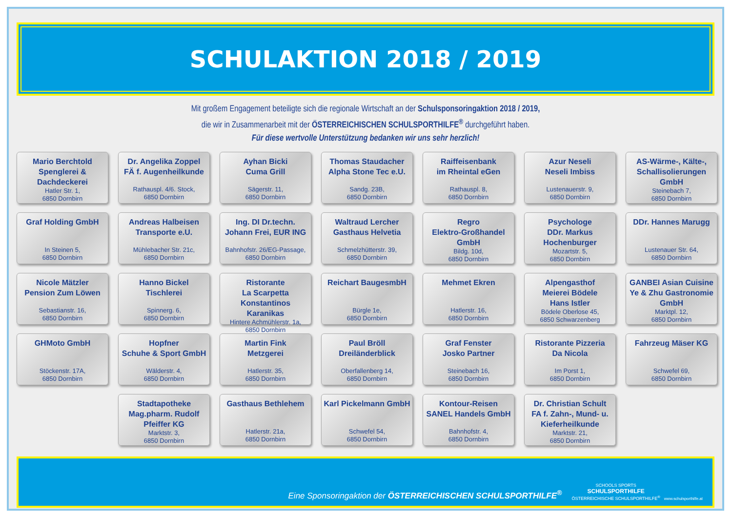SCHULAKTION 2018 / 2019
Mit großem Engagement beteiligte sich die regionale Wirtschaft an der Schulsponsoringaktion 2018 / 2019,
die wir in Zusammenarbeit mit der ÖSTERREICHISCHEN SCHULSPORTHILFE<sup>®</sup> durchgeführt haben.
Für diese wertvolle Unterstützung bedanken wir uns sehr herzlich!
Mario Berchtold
Spenglerei & Dachdeckerei
Hatler Str. 1,
6850 Dornbirn
Dr. Angelika Zoppel
FÄ f. Augenheilkunde
Rathauspl. 4/6. Stock,
6850 Dornbirn
Ayhan Bicki
Cuma Grill
Sägerstr. 11,
6850 Dornbirn
Thomas Staudacher
Alpha Stone Tec e.U.
Sandg. 23B,
6850 Dornbirn
Raiffeisenbank
im Rheintal eGen
Rathauspl. 8,
6850 Dornbirn
Azur Neseli
Neseli Imbiss
Lustenauerstr. 9,
6850 Dornbirn
AS-Wärme-, Kälte-,
Schallisolierungen GmbH
Steinebach 7,
6850 Dornbirn
Graf Holding GmbH
In Steinen 5,
6850 Dornbirn
Andreas Halbeisen
Transporte e.U.
Mühlebacher Str. 21c,
6850 Dornbirn
Ing. DI Dr.techn.
Johann Frei, EUR ING
Bahnhofstr. 26/EG-Passage,
6850 Dornbirn
Waltraud Lercher
Gasthaus Helvetia
Schmelzhütterstr. 39,
6850 Dornbirn
Regro
Elektro-Großhandel GmbH
Bildg. 10d,
6850 Dornbirn
Psychologe
DDr. Markus Hochenburger
Mozartstr. 5,
6850 Dornbirn
DDr. Hannes Marugg
Lustenauer Str. 64,
6850 Dornbirn
Nicole Mätzler
Pension Zum Löwen
Sebastianstr. 16,
6850 Dornbirn
Hanno Bickel
Tischlerei
Spinnerg. 6,
6850 Dornbirn
Ristorante
La Scarpetta
Konstantinos Karanikas
Hintere Achmühlerstr. 1a,
6850 Dornbirn
Reichart BaugesmbH
Bürgle 1e,
6850 Dornbirn
Mehmet Ekren
Hatlerstr. 16,
6850 Dornbirn
Alpengasthof
Meierei Bödele
Hans Istler
Bödele Oberlose 45,
6850 Schwarzenberg
GANBEI Asian Cuisine
Ye & Zhu Gastronomie
GmbH
Marktpl. 12,
6850 Dornbirn
GHMoto GmbH
Stöckenstr. 17A,
6850 Dornbirn
Hopfner
Schuhe & Sport GmbH
Wälderstr. 4,
6850 Dornbirn
Martin Fink
Metzgerei
Hatlerstr. 35,
6850 Dornbirn
Paul Bröll
Dreiländerblick
Oberfallenberg 14,
6850 Dornbirn
Graf Fenster
Josko Partner
Steinebach 16,
6850 Dornbirn
Ristorante Pizzeria
Da Nicola
Im Porst 1,
6850 Dornbirn
Fahrzeug Mäser KG
Schwefel 69,
6850 Dornbirn
Stadtapotheke
Mag.pharm. Rudolf
Pfeiffer KG
Marktstr. 3,
6850 Dornbirn
Gasthaus Bethlehem
Hatlerstr. 21a,
6850 Dornbirn
Karl Pickelmann GmbH
Schwefel 54,
6850 Dornbirn
Kontour-Reisen
SANEL Handels GmbH
Bahnhofstr. 4,
6850 Dornbirn
Dr. Christian Schult
FA f. Zahn-, Mund- u.
Kieferheilkunde
Marktstr. 21,
6850 Dornbirn
Eine Sponsoringaktion der ÖSTERREICHISCHEN SCHULSPORTHILFE<sup>®</sup> SCHOOLS SPORTS
SCHULSPORTHILFE
ÖSTERREICHISCHE SCHULSPORTHILFE<sup>®</sup> www.schulsporthilfe.at